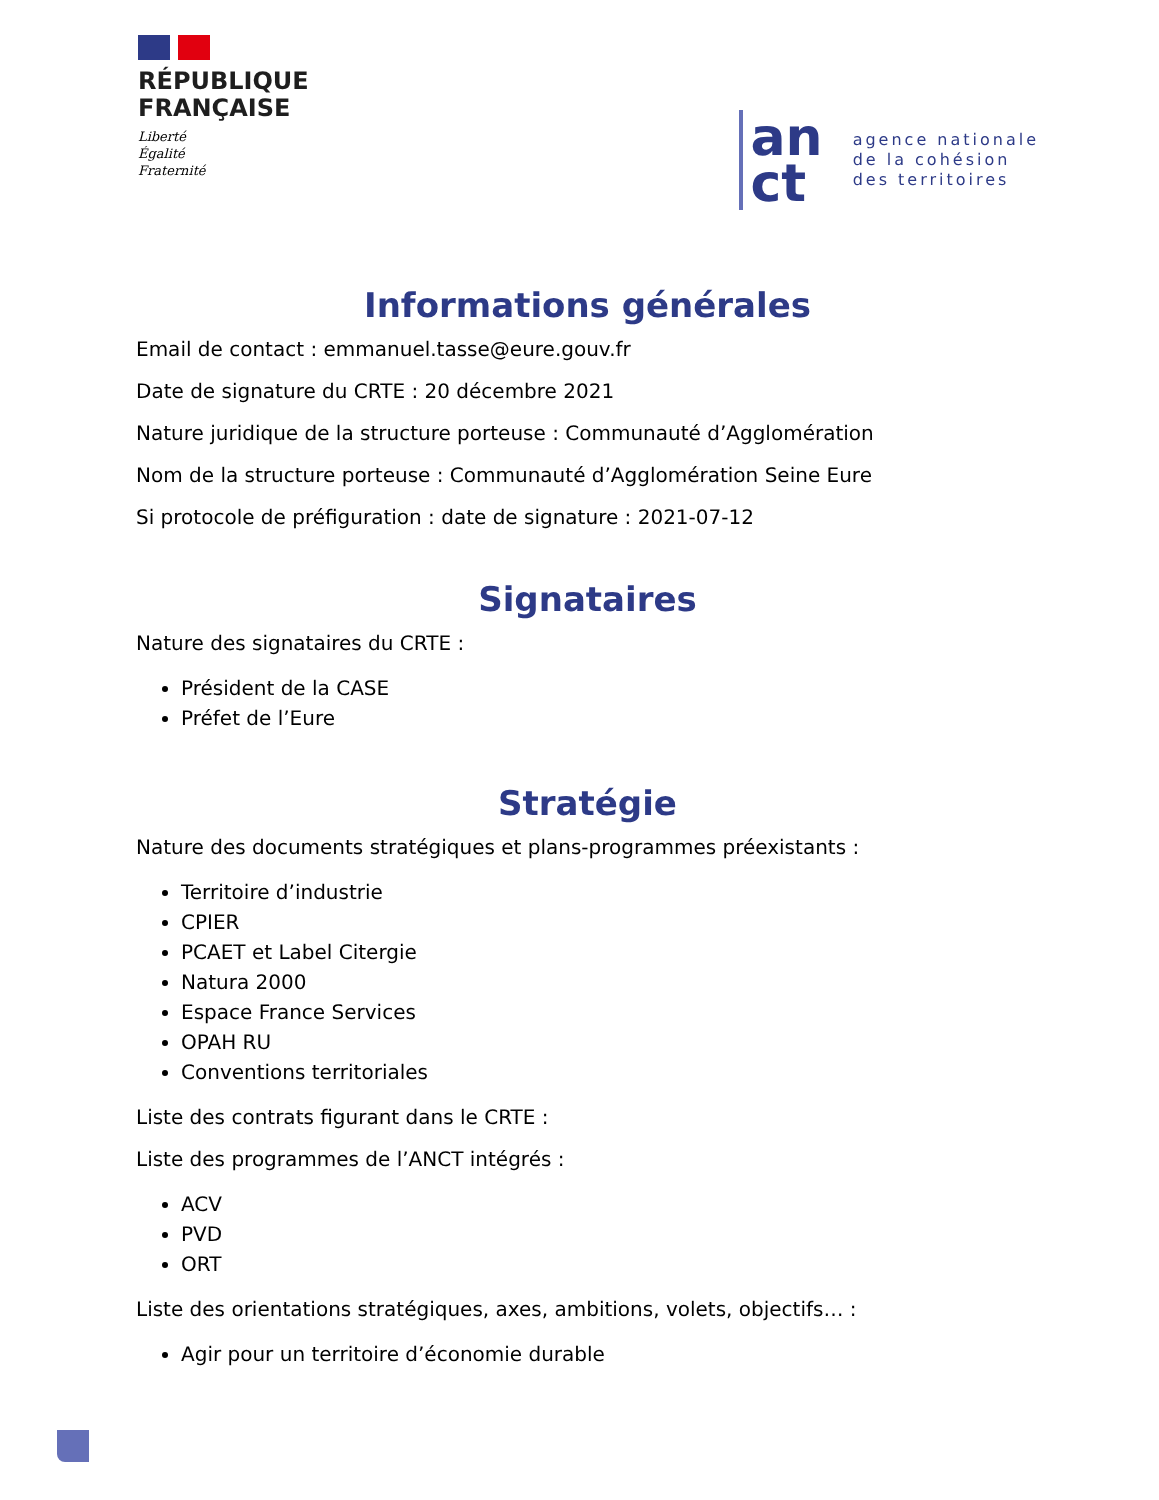RÉPUBLIQUE
FRANÇAISE
Liberté
Égalité
Fraternité
an
ct
agence nationale
de la cohésion
des territoires
Informations générales
Email de contact : emmanuel.tasse@eure.gouv.fr
Date de signature du CRTE : 20 décembre 2021
Nature juridique de la structure porteuse : Communauté d’Agglomération
Nom de la structure porteuse : Communauté d’Agglomération Seine Eure
Si protocole de préfiguration : date de signature : 2021-07-12
Signataires
Nature des signataires du CRTE :
Président de la CASE
Préfet de l’Eure
Stratégie
Nature des documents stratégiques et plans-programmes préexistants :
Territoire d’industrie
CPIER
PCAET et Label Citergie
Natura 2000
Espace France Services
OPAH RU
Conventions territoriales
Liste des contrats figurant dans le CRTE :
Liste des programmes de l’ANCT intégrés :
ACV
PVD
ORT
Liste des orientations stratégiques, axes, ambitions, volets, objectifs… :
Agir pour un territoire d’économie durable